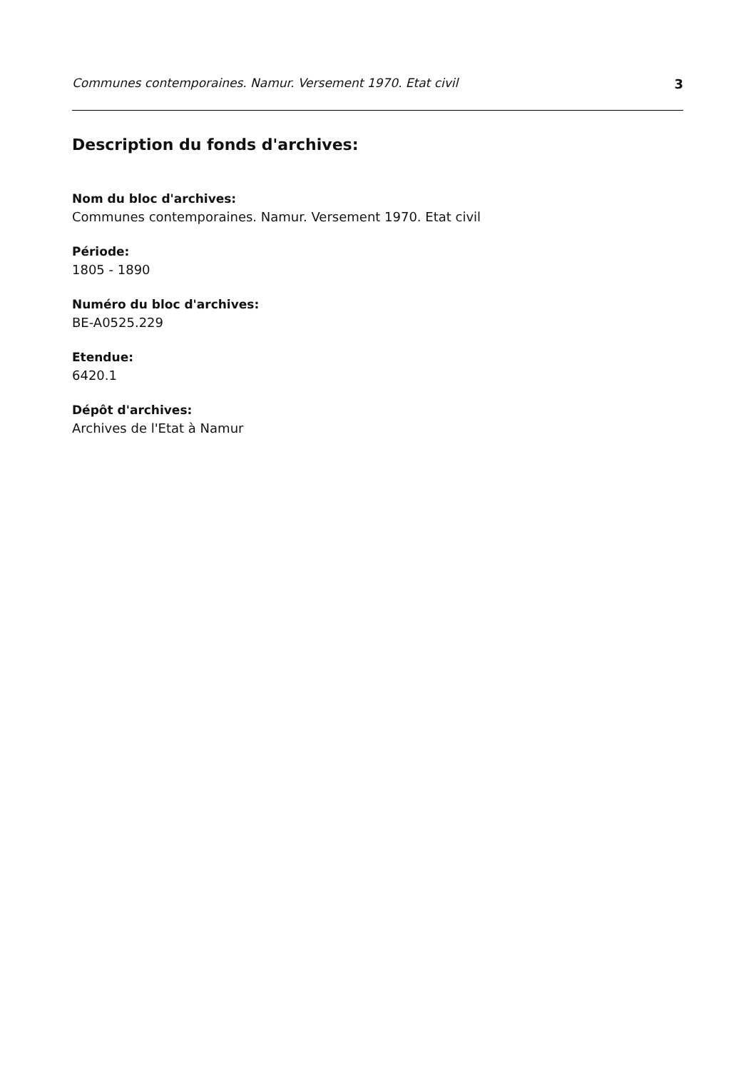Communes contemporaines. Namur. Versement 1970. Etat civil 3
Description du fonds d'archives:
Nom du bloc d'archives:
Communes contemporaines. Namur. Versement 1970. Etat civil
Période:
1805 - 1890
Numéro du bloc d'archives:
BE-A0525.229
Etendue:
6420.1
Dépôt d'archives:
Archives de l'Etat à Namur